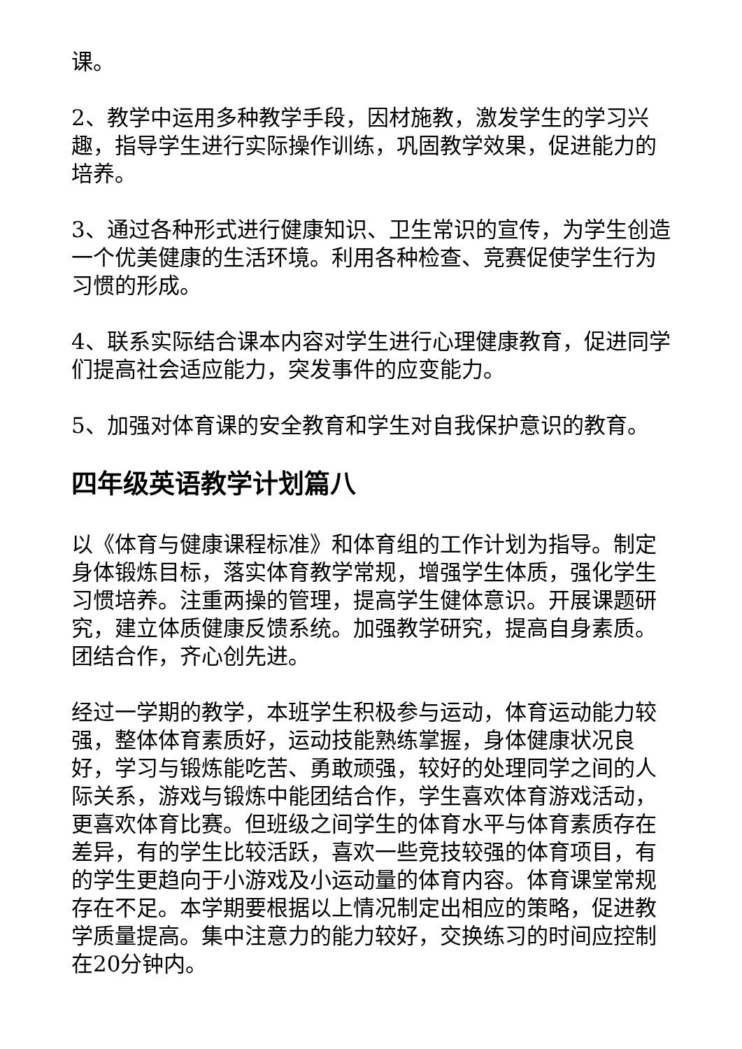课。
2、教学中运用多种教学手段，因材施教，激发学生的学习兴趣，指导学生进行实际操作训练，巩固教学效果，促进能力的培养。
3、通过各种形式进行健康知识、卫生常识的宣传，为学生创造一个优美健康的生活环境。利用各种检查、竞赛促使学生行为习惯的形成。
4、联系实际结合课本内容对学生进行心理健康教育，促进同学们提高社会适应能力，突发事件的应变能力。
5、加强对体育课的安全教育和学生对自我保护意识的教育。
四年级英语教学计划篇八
以《体育与健康课程标准》和体育组的工作计划为指导。制定身体锻炼目标，落实体育教学常规，增强学生体质，强化学生习惯培养。注重两操的管理，提高学生健体意识。开展课题研究，建立体质健康反馈系统。加强教学研究，提高自身素质。团结合作，齐心创先进。
经过一学期的教学，本班学生积极参与运动，体育运动能力较强，整体体育素质好，运动技能熟练掌握，身体健康状况良好，学习与锻炼能吃苦、勇敢顽强，较好的处理同学之间的人际关系，游戏与锻炼中能团结合作，学生喜欢体育游戏活动，更喜欢体育比赛。但班级之间学生的体育水平与体育素质存在差异，有的学生比较活跃，喜欢一些竞技较强的体育项目，有的学生更趋向于小游戏及小运动量的体育内容。体育课堂常规存在不足。本学期要根据以上情况制定出相应的策略，促进教学质量提高。集中注意力的能力较好，交换练习的时间应控制在20分钟内。